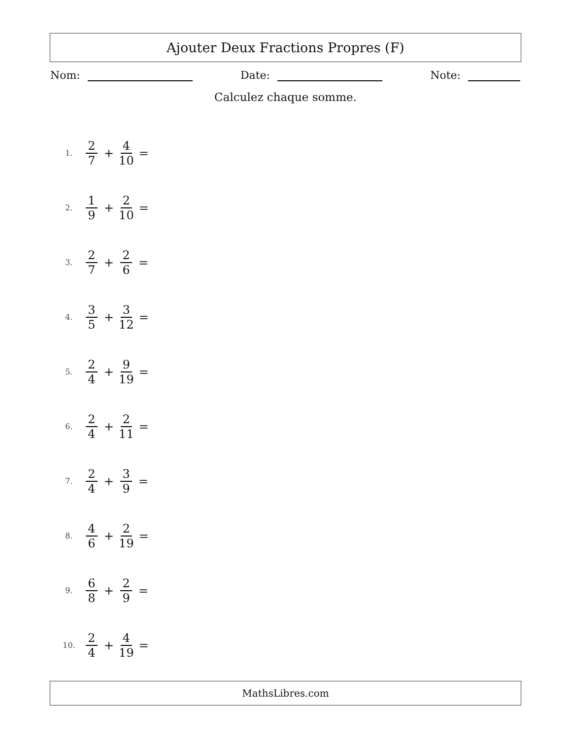Ajouter Deux Fractions Propres (F)
Nom: Date: Note:
Calculez chaque somme.
1. 2 7 + 4 10 =
2. 1 9 + 2 10 =
3. 2 7 + 2 6 =
4. 3 5 + 3 12 =
5. 2 4 + 9 19 =
6. 2 4 + 2 11 =
7. 2 4 + 3 9 =
8. 4 6 + 2 19 =
9. 6 8 + 2 9 =
10. 2 4 + 4 19 =
MathsLibres.com